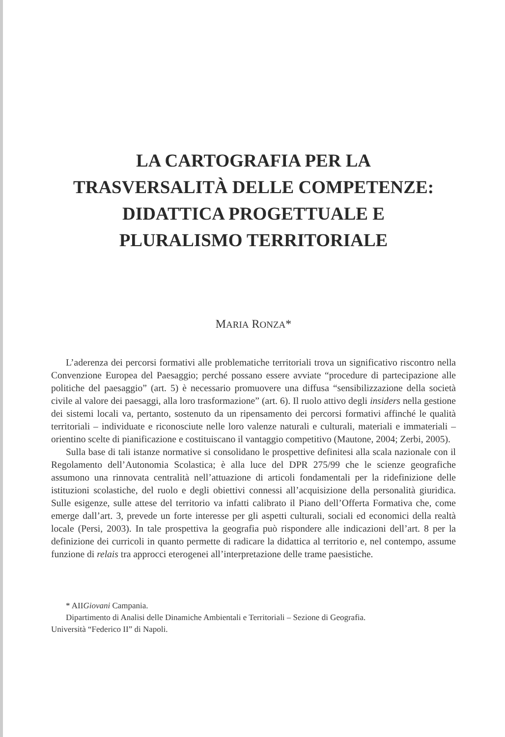LA CARTOGRAFIA PER LA
TRASVERSALITÀ DELLE COMPETENZE:
DIDATTICA PROGETTUALE E
PLURALISMO TERRITORIALE
MARIA RONZA*
L’aderenza dei percorsi formativi alle problematiche territoriali trova un significativo riscontro nella Convenzione Europea del Paesaggio; perché possano essere avviate “procedure di partecipazione alle politiche del paesaggio” (art. 5) è necessario promuovere una diffusa “sensibilizzazione della società civile al valore dei paesaggi, alla loro trasformazione” (art. 6). Il ruolo attivo degli insiders nella gestione dei sistemi locali va, pertanto, sostenuto da un ripensamento dei percorsi formativi affinché le qualità territoriali – individuate e riconosciute nelle loro valenze naturali e culturali, materiali e immateriali – orientino scelte di pianificazione e costituiscano il vantaggio competitivo (Mautone, 2004; Zerbi, 2005).
Sulla base di tali istanze normative si consolidano le prospettive definitesi alla scala nazionale con il Regolamento dell’Autonomia Scolastica; è alla luce del DPR 275/99 che le scienze geografiche assumono una rinnovata centralità nell’attuazione di articoli fondamentali per la ridefinizione delle istituzioni scolastiche, del ruolo e degli obiettivi connessi all’acquisizione della personalità giuridica. Sulle esigenze, sulle attese del territorio va infatti calibrato il Piano dell’Offerta Formativa che, come emerge dall’art. 3, prevede un forte interesse per gli aspetti culturali, sociali ed economici della realtà locale (Persi, 2003). In tale prospettiva la geografia può rispondere alle indicazioni dell’art. 8 per la definizione dei curricoli in quanto permette di radicare la didattica al territorio e, nel contempo, assume funzione di relais tra approcci eterogenei all’interpretazione delle trame paesistiche.
* AIIGiovani Campania.
Dipartimento di Analisi delle Dinamiche Ambientali e Territoriali – Sezione di Geografia.
Università “Federico II” di Napoli.